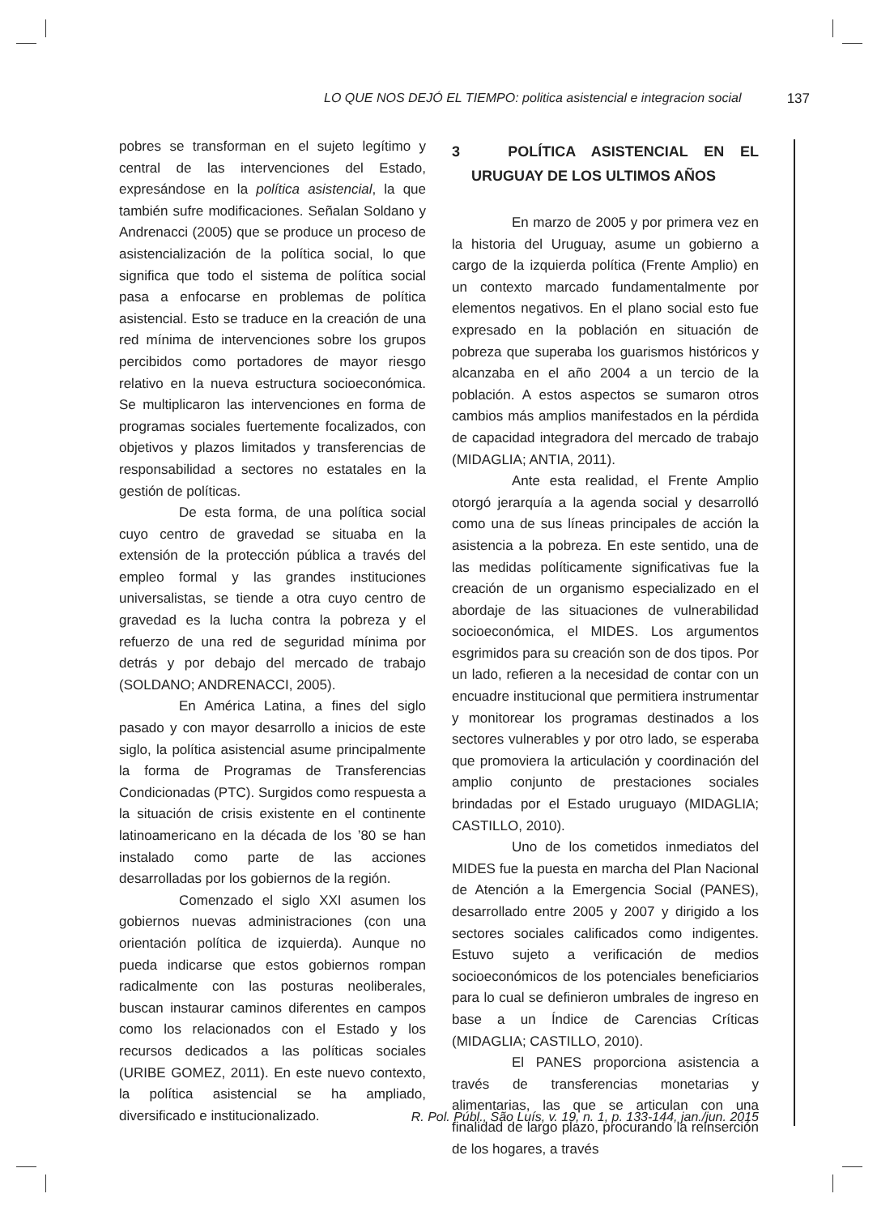LO QUE NOS DEJÓ EL TIEMPO: politica asistencial e integracion social 137
pobres se transforman en el sujeto legítimo y central de las intervenciones del Estado, expresándose en la política asistencial, la que también sufre modificaciones. Señalan Soldano y Andrenacci (2005) que se produce un proceso de asistencialización de la política social, lo que significa que todo el sistema de política social pasa a enfocarse en problemas de política asistencial. Esto se traduce en la creación de una red mínima de intervenciones sobre los grupos percibidos como portadores de mayor riesgo relativo en la nueva estructura socioeconómica. Se multiplicaron las intervenciones en forma de programas sociales fuertemente focalizados, con objetivos y plazos limitados y transferencias de responsabilidad a sectores no estatales en la gestión de políticas.
De esta forma, de una política social cuyo centro de gravedad se situaba en la extensión de la protección pública a través del empleo formal y las grandes instituciones universalistas, se tiende a otra cuyo centro de gravedad es la lucha contra la pobreza y el refuerzo de una red de seguridad mínima por detrás y por debajo del mercado de trabajo (SOLDANO; ANDRENACCI, 2005).
En América Latina, a fines del siglo pasado y con mayor desarrollo a inicios de este siglo, la política asistencial asume principalmente la forma de Programas de Transferencias Condicionadas (PTC). Surgidos como respuesta a la situación de crisis existente en el continente latinoamericano en la década de los ’80 se han instalado como parte de las acciones desarrolladas por los gobiernos de la región.
Comenzado el siglo XXI asumen los gobiernos nuevas administraciones (con una orientación política de izquierda). Aunque no pueda indicarse que estos gobiernos rompan radicalmente con las posturas neoliberales, buscan instaurar caminos diferentes en campos como los relacionados con el Estado y los recursos dedicados a las políticas sociales (URIBE GOMEZ, 2011). En este nuevo contexto, la política asistencial se ha ampliado, diversificado e institucionalizado.
3 POLÍTICA ASISTENCIAL EN EL URUGUAY DE LOS ULTIMOS AÑOS
En marzo de 2005 y por primera vez en la historia del Uruguay, asume un gobierno a cargo de la izquierda política (Frente Amplio) en un contexto marcado fundamentalmente por elementos negativos. En el plano social esto fue expresado en la población en situación de pobreza que superaba los guarismos históricos y alcanzaba en el año 2004 a un tercio de la población. A estos aspectos se sumaron otros cambios más amplios manifestados en la pérdida de capacidad integradora del mercado de trabajo (MIDAGLIA; ANTIA, 2011).
Ante esta realidad, el Frente Amplio otorgó jerarquía a la agenda social y desarrolló como una de sus líneas principales de acción la asistencia a la pobreza. En este sentido, una de las medidas políticamente significativas fue la creación de un organismo especializado en el abordaje de las situaciones de vulnerabilidad socioeconómica, el MIDES. Los argumentos esgrimidos para su creación son de dos tipos. Por un lado, refieren a la necesidad de contar con un encuadre institucional que permitiera instrumentar y monitorear los programas destinados a los sectores vulnerables y por otro lado, se esperaba que promoviera la articulación y coordinación del amplio conjunto de prestaciones sociales brindadas por el Estado uruguayo (MIDAGLIA; CASTILLO, 2010).
Uno de los cometidos inmediatos del MIDES fue la puesta en marcha del Plan Nacional de Atención a la Emergencia Social (PANES), desarrollado entre 2005 y 2007 y dirigido a los sectores sociales calificados como indigentes. Estuvo sujeto a verificación de medios socioeconómicos de los potenciales beneficiarios para lo cual se definieron umbrales de ingreso en base a un Índice de Carencias Críticas (MIDAGLIA; CASTILLO, 2010).
El PANES proporciona asistencia a través de transferencias monetarias y alimentarias, las que se articulan con una finalidad de largo plazo, procurando la reinserción de los hogares, a través
R. Pol. Públ., São Luís, v. 19, n. 1, p. 133-144, jan./jun. 2015